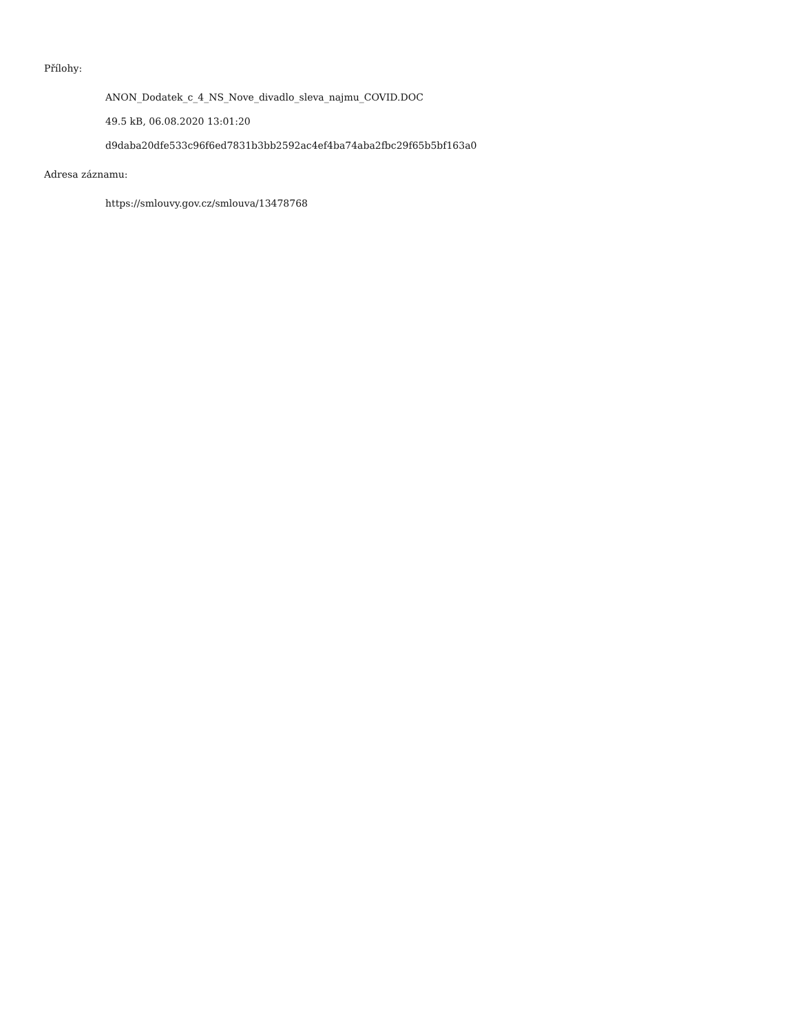Přílohy:
ANON_Dodatek_c_4_NS_Nove_divadlo_sleva_najmu_COVID.DOC
49.5 kB, 06.08.2020 13:01:20
d9daba20dfe533c96f6ed7831b3bb2592ac4ef4ba74aba2fbc29f65b5bf163a0
Adresa záznamu:
https://smlouvy.gov.cz/smlouva/13478768